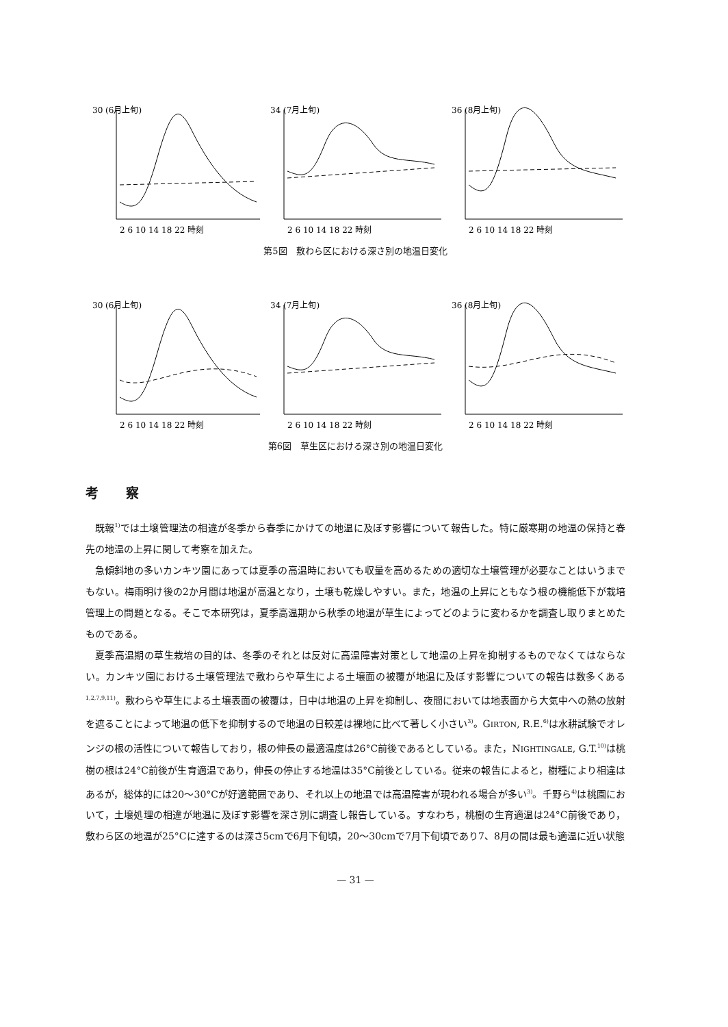30 (6月上旬)
2 6 10 14 18 22 時刻
34 (7月上旬)
2 6 10 14 18 22 時刻
36 (8月上旬)
2 6 10 14 18 22 時刻
第5図　敷わら区における深さ別の地温日変化
30 (6月上旬)
2 6 10 14 18 22 時刻
34 (7月上旬)
2 6 10 14 18 22 時刻
36 (8月上旬)
2 6 10 14 18 22 時刻
第6図　草生区における深さ別の地温日変化
考察
既報<sup>1)</sup>では土壌管理法の相違が冬季から春季にかけての地温に及ぼす影響について報告した。特に厳寒期の地温の保持と春先の地温の上昇に関して考察を加えた。
急傾斜地の多いカンキツ園にあっては夏季の高温時においても収量を高めるための適切な土壌管理が必要なことはいうまでもない。梅雨明け後の2か月間は地温が高温となり，土壌も乾燥しやすい。また，地温の上昇にともなう根の機能低下が栽培管理上の問題となる。そこで本研究は，夏季高温期から秋季の地温が草生によってどのように変わるかを調査し取りまとめたものである。
夏季高温期の草生栽培の目的は、冬季のそれとは反対に高温障害対策として地温の上昇を抑制するものでなくてはならない。カンキツ園における土壌管理法で敷わらや草生による土壌面の被覆が地温に及ぼす影響についての報告は数多くある<sup>1,2,7,9,11)</sup>。敷わらや草生による土壌表面の被覆は，日中は地温の上昇を抑制し、夜間においては地表面から大気中への熱の放射を遮ることによって地温の低下を抑制するので地温の日較差は裸地に比べて著しく小さい<sup>3)</sup>。GIRTON, R.E.<sup>6)</sup>は水耕試験でオレンジの根の活性について報告しており，根の伸長の最適温度は26°C前後であるとしている。また，NIGHTINGALE, G.T.<sup>10)</sup>は桃樹の根は24°C前後が生育適温であり，伸長の停止する地温は35°C前後としている。従来の報告によると，樹種により相違はあるが，総体的には20〜30°Cが好適範囲であり、それ以上の地温では高温障害が現われる場合が多い<sup>3)</sup>。千野ら<sup>4)</sup>は桃園において，土壌処理の相違が地温に及ぼす影響を深さ別に調査し報告している。すなわち，桃樹の生育適温は24°C前後であり，敷わら区の地温が25°Cに達するのは深さ5cmで6月下旬頃，20〜30cmで7月下旬頃であり7、8月の間は最も適温に近い状態
— 31 —